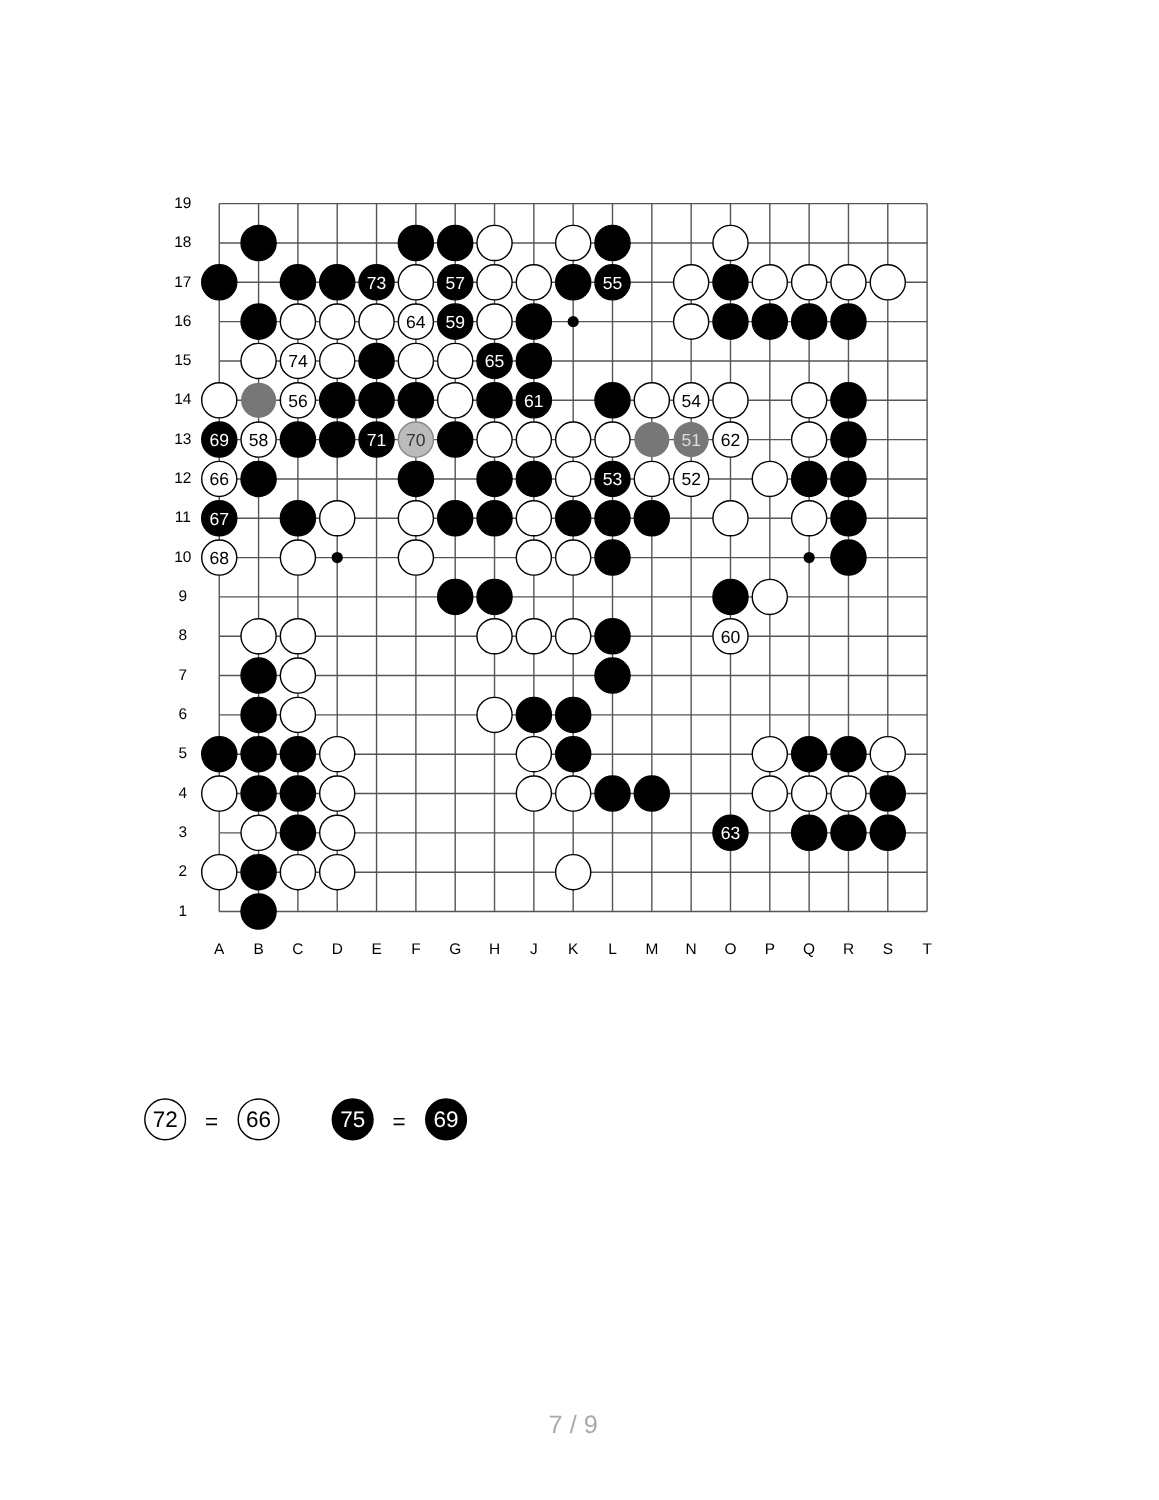19
18
17
16
15
14
13
12
11
10
9
8
7
6
5
4
3
2
1
A
B
C
D
E
F
G
H
J
K
L
M
N
O
P
Q
R
S
T
73
57
55
59
65
61
69
71
53
67
63
51
64
74
56
54
58
70
62
66
52
68
60
72
=
66
75
=
69
7 / 9